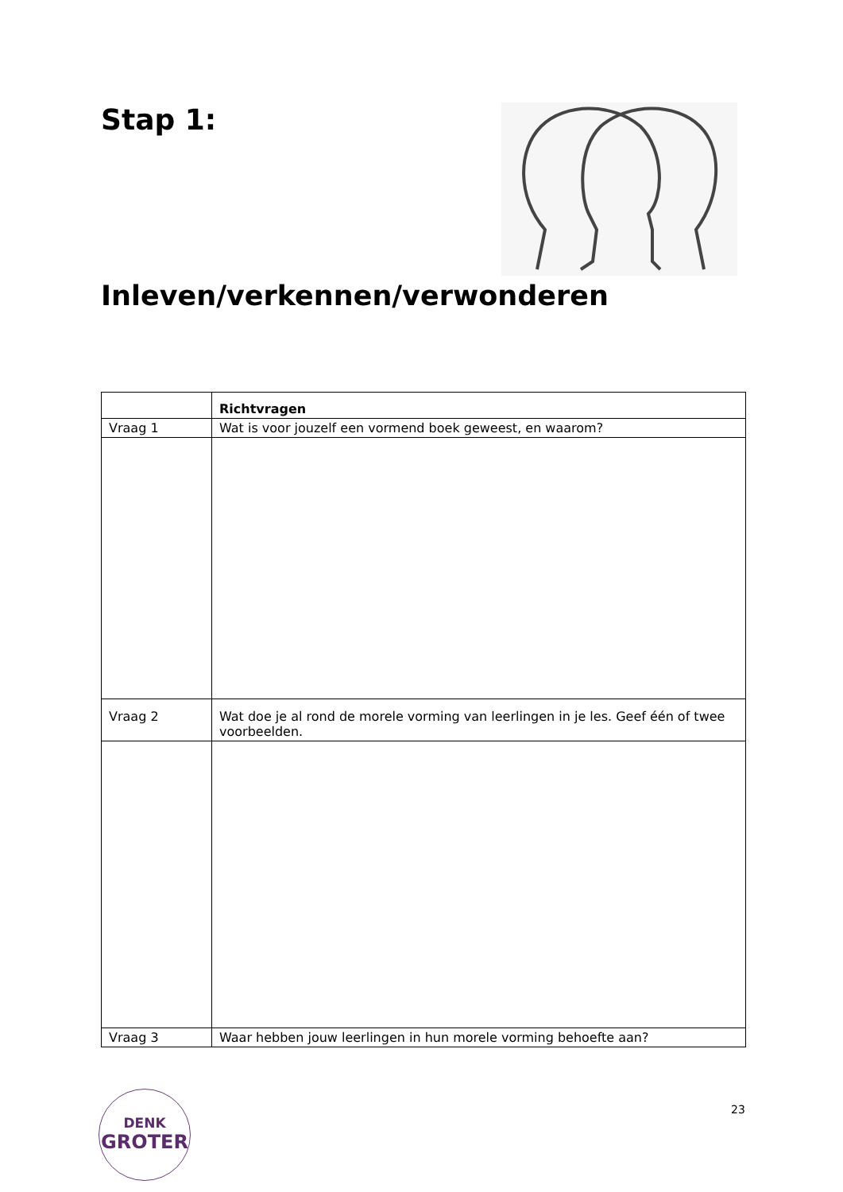Stap 1:
Inleven/verkennen/verwonderen
| | Richtvragen |
| Vraag 1 | Wat is voor jouzelf een vormend boek geweest, en waarom? |
| Vraag 2 | Wat doe je al rond de morele vorming van leerlingen in je les. Geef één of twee voorbeelden. |
| Vraag 3 | Waar hebben jouw leerlingen in hun morele vorming behoefte aan? |
DENK
GROTER
23